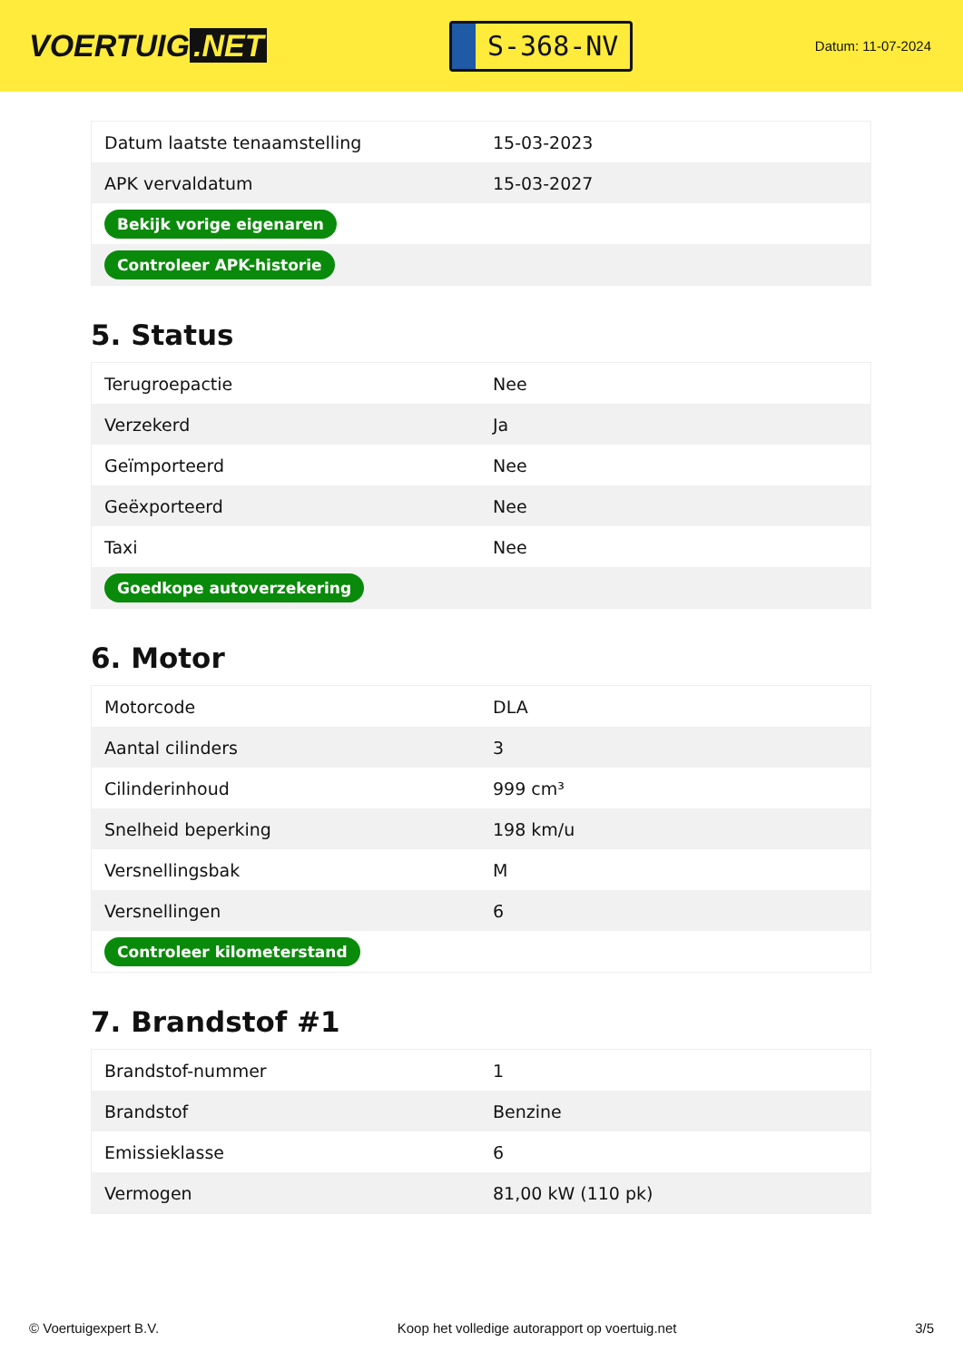VOERTUIG.NET
S-368-NV
Datum: 11-07-2024
| Datum laatste tenaamstelling | 15-03-2023 |
| APK vervaldatum | 15-03-2027 |
| Bekijk vorige eigenaren | |
| Controleer APK-historie | |
5. Status
| Terugroepactie | Nee |
| Verzekerd | Ja |
| Geïmporteerd | Nee |
| Geëxporteerd | Nee |
| Taxi | Nee |
| Goedkope autoverzekering | |
6. Motor
| Motorcode | DLA |
| Aantal cilinders | 3 |
| Cilinderinhoud | 999 cm³ |
| Snelheid beperking | 198 km/u |
| Versnellingsbak | M |
| Versnellingen | 6 |
| Controleer kilometerstand | |
7. Brandstof #1
| Brandstof-nummer | 1 |
| Brandstof | Benzine |
| Emissieklasse | 6 |
| Vermogen | 81,00 kW (110 pk) |
© Voertuigexpert B.V. Koop het volledige autorapport op voertuig.net 3/5